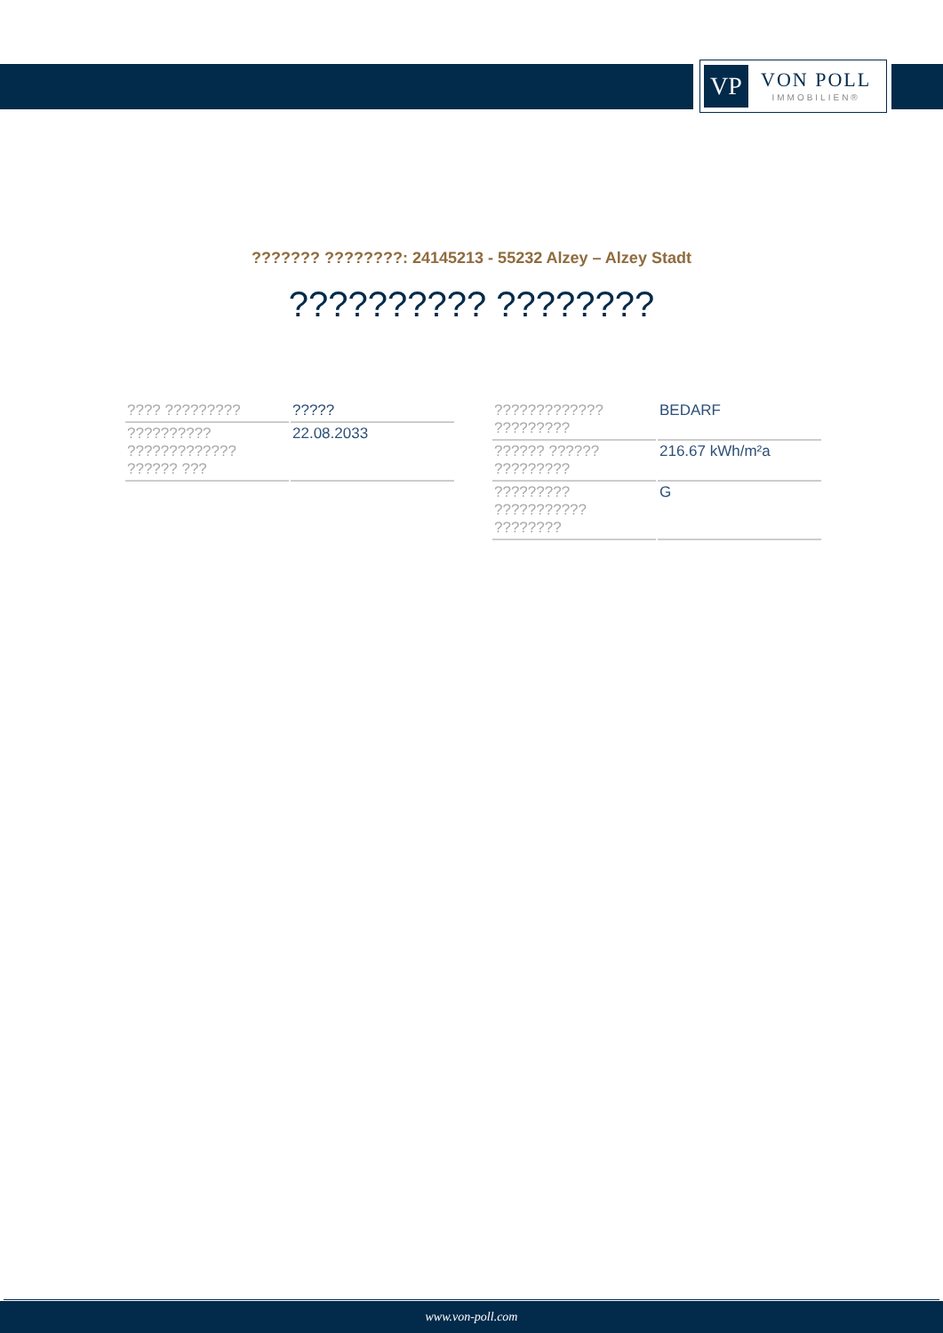VP
VON POLL
IMMOBILIEN®
??????? ????????: 24145213 - 55232 Alzey – Alzey Stadt
?????????? ????????
| ???? ????????? | ????? |
| ?????????? ????????????? ?????? ??? | 22.08.2033 |
| ????????????? ????????? | BEDARF |
| ?????? ?????? ????????? | 216.67 kWh/m²a |
| ????????? ??????????? ???????? | G |
www.von-poll.com